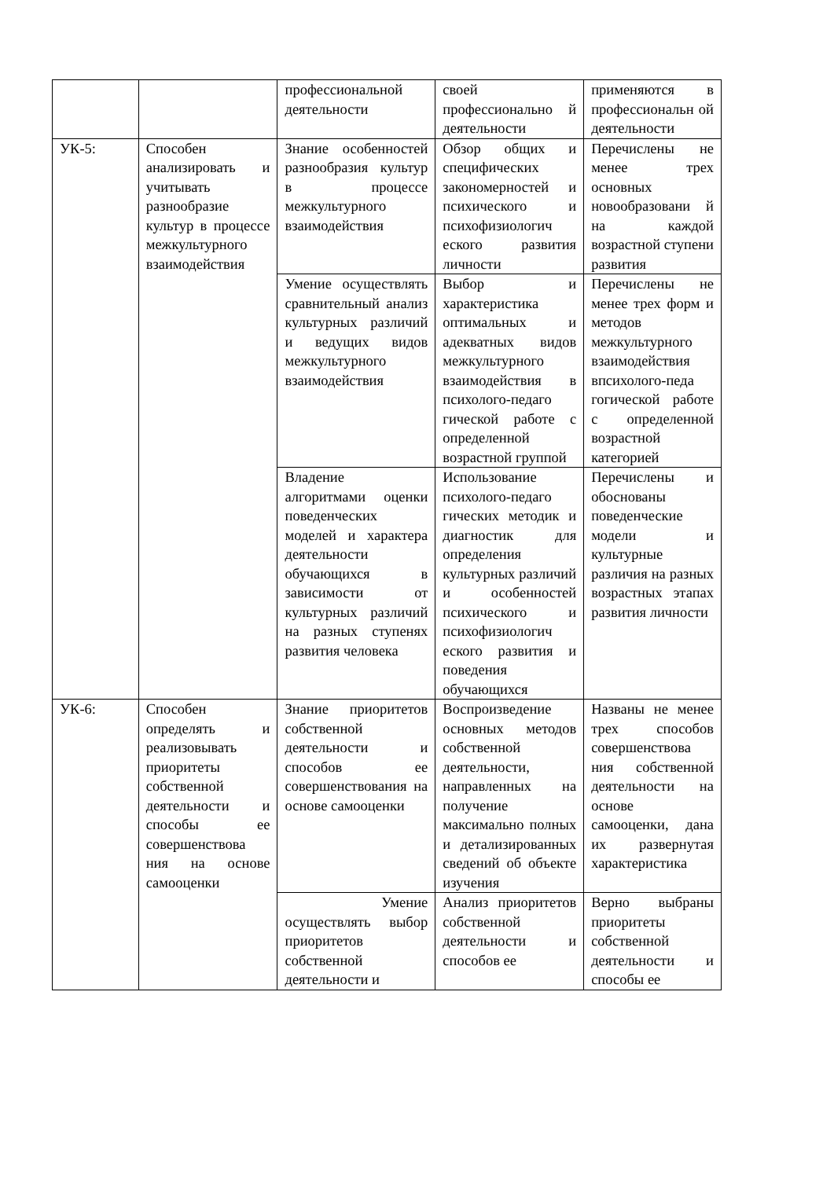| | | профессиональной деятельности | своей профессионально й деятельности | применяются в профессиональн ой деятельности |
| УК-5: | Способен анализировать и учитывать разнообразие культур в процессе межкультурного взаимодействия | Знание особенностей разнообразия культур в процессе межкультурного взаимодействия | Обзор общих и специфических закономерностей и психического и психофизиологич еского развития личности | Перечислены не менее трех основных новообразовани й на каждой возрастной ступени развития |
| | | Умение осуществлять сравнительный анализ культурных различий и ведущих видов межкультурного взаимодействия | Выбор и характеристика оптимальных и адекватных видов межкультурного взаимодействия в психолого-педаго гической работе с определенной возрастной группой | Перечислены не менее трех форм и методов межкультурного взаимодействия впсихолого-педа гогической работе с определенной возрастной категорией |
| | | Владение алгоритмами оценки поведенческих моделей и характера деятельности обучающихся в зависимости от культурных различий на разных ступенях развития человека | Использование психолого-педаго гических методик и диагностик для определения культурных различий и особенностей психического и психофизиологич еского развития и поведения обучающихся | Перечислены и обоснованы поведенческие модели и культурные различия на разных возрастных этапах развития личности |
| УК-6: | Способен определять и реализовывать приоритеты собственной деятельности и способы ее совершенствова ния на основе самооценки | Знание приоритетов собственной деятельности и способов ее совершенствования на основе самооценки | Воспроизведение основных методов собственной деятельности, направленных на получение максимально полных и детализированных сведений об объекте изучения | Названы не менее трех способов совершенствова ния собственной деятельности на основе самооценки, дана их развернутая характеристика |
| | | Умение осуществлять выбор приоритетов собственной деятельности и | Анализ приоритетов собственной деятельности и способов ее | Верно выбраны приоритеты собственной деятельности и способы ее |